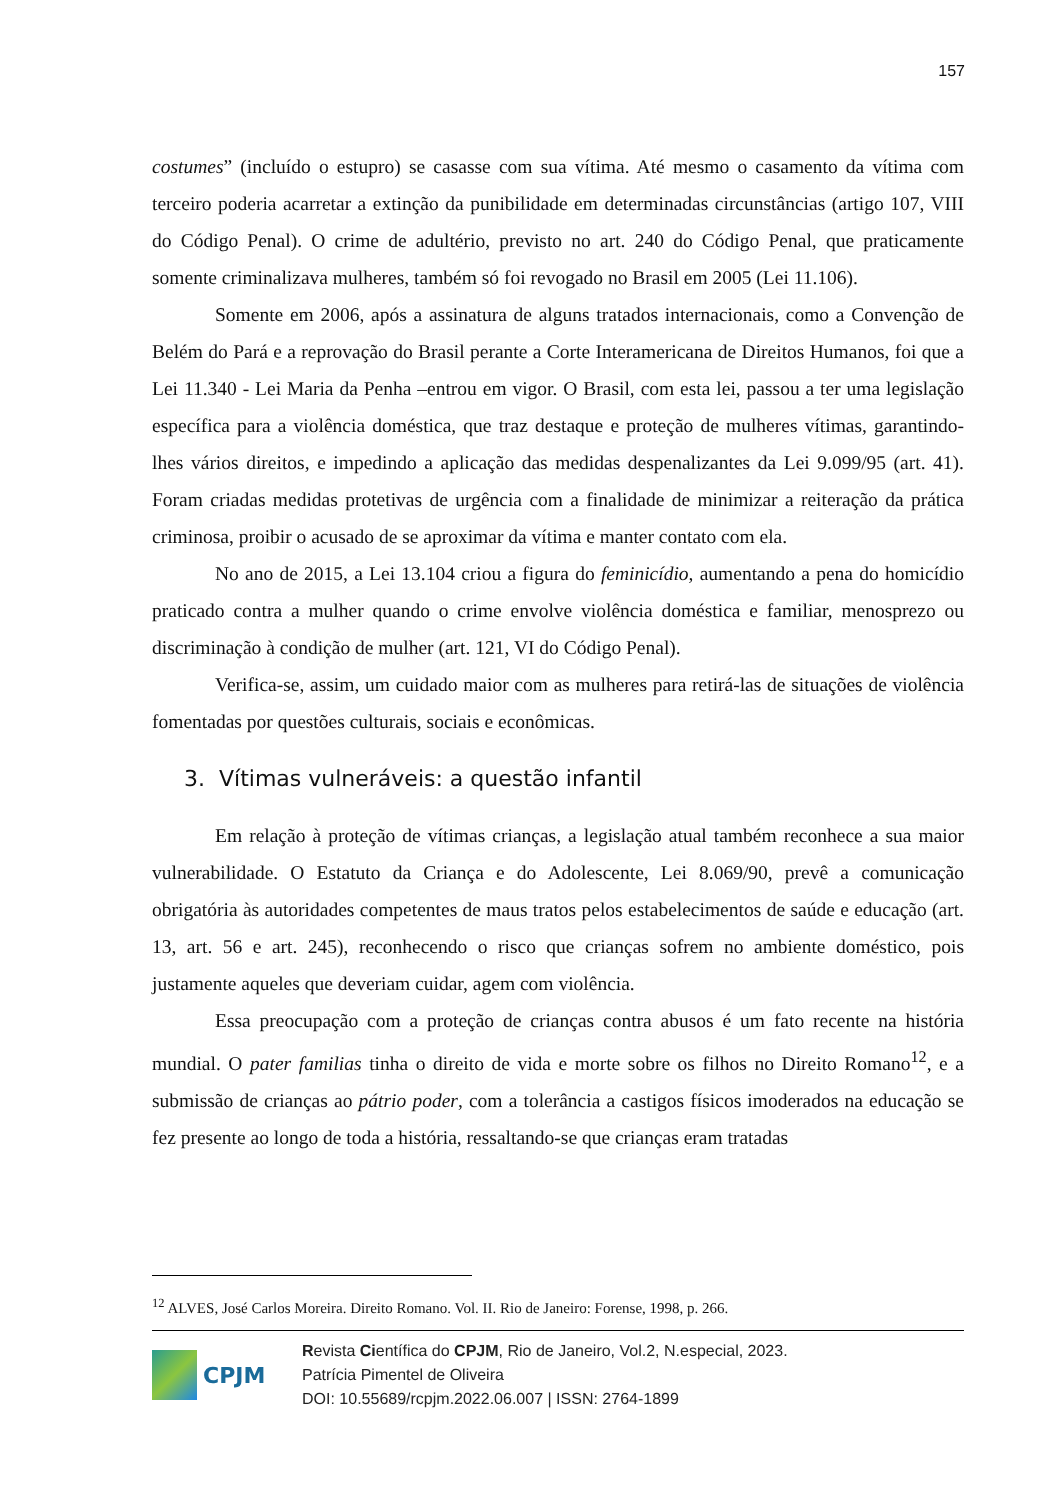157
costumes” (incluído o estupro) se casasse com sua vítima. Até mesmo o casamento da vítima com terceiro poderia acarretar a extinção da punibilidade em determinadas circunstâncias (artigo 107, VIII do Código Penal). O crime de adultério, previsto no art. 240 do Código Penal, que praticamente somente criminalizava mulheres, também só foi revogado no Brasil em 2005 (Lei 11.106).
Somente em 2006, após a assinatura de alguns tratados internacionais, como a Convenção de Belém do Pará e a reprovação do Brasil perante a Corte Interamericana de Direitos Humanos, foi que a Lei 11.340 - Lei Maria da Penha –entrou em vigor. O Brasil, com esta lei, passou a ter uma legislação específica para a violência doméstica, que traz destaque e proteção de mulheres vítimas, garantindo-lhes vários direitos, e impedindo a aplicação das medidas despenalizantes da Lei 9.099/95 (art. 41). Foram criadas medidas protetivas de urgência com a finalidade de minimizar a reiteração da prática criminosa, proibir o acusado de se aproximar da vítima e manter contato com ela.
No ano de 2015, a Lei 13.104 criou a figura do feminicídio, aumentando a pena do homicídio praticado contra a mulher quando o crime envolve violência doméstica e familiar, menosprezo ou discriminação à condição de mulher (art. 121, VI do Código Penal).
Verifica-se, assim, um cuidado maior com as mulheres para retirá-las de situações de violência fomentadas por questões culturais, sociais e econômicas.
3. Vítimas vulneráveis: a questão infantil
Em relação à proteção de vítimas crianças, a legislação atual também reconhece a sua maior vulnerabilidade. O Estatuto da Criança e do Adolescente, Lei 8.069/90, prevê a comunicação obrigatória às autoridades competentes de maus tratos pelos estabelecimentos de saúde e educação (art. 13, art. 56 e art. 245), reconhecendo o risco que crianças sofrem no ambiente doméstico, pois justamente aqueles que deveriam cuidar, agem com violência.
Essa preocupação com a proteção de crianças contra abusos é um fato recente na história mundial. O pater familias tinha o direito de vida e morte sobre os filhos no Direito Romano<sup>12</sup>, e a submissão de crianças ao pátrio poder, com a tolerância a castigos físicos imoderados na educação se fez presente ao longo de toda a história, ressaltando-se que crianças eram tratadas
<sup>12</sup> ALVES, José Carlos Moreira. Direito Romano. Vol. II. Rio de Janeiro: Forense, 1998, p. 266.
CPJM
Revista Científica do CPJM, Rio de Janeiro, Vol.2, N.especial, 2023.
Patrícia Pimentel de Oliveira
DOI: 10.55689/rcpjm.2022.06.007 | ISSN: 2764-1899